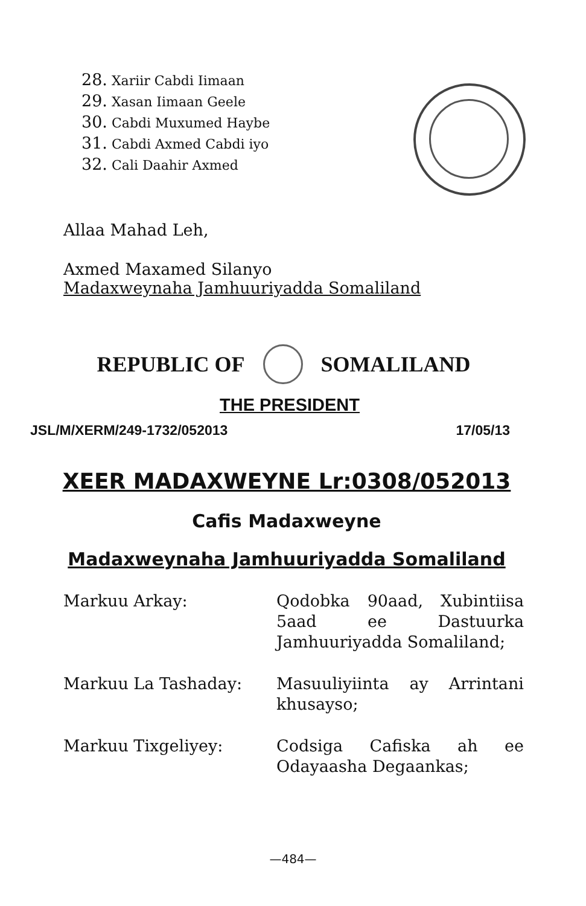28. Xariir Cabdi Iimaan
29. Xasan Iimaan Geele
30. Cabdi Muxumed Haybe
31. Cabdi Axmed Cabdi iyo
32. Cali Daahir Axmed
Allaa Mahad Leh,
Axmed Maxamed Silanyo
Madaxweynaha Jamhuuriyadda Somaliland
REPUBLIC OF SOMALILAND
THE PRESIDENT
JSL/M/XERM/249-1732/052013 17/05/13
XEER MADAXWEYNE Lr:0308/052013
Cafis Madaxweyne
Madaxweynaha Jamhuuriyadda Somaliland
Markuu Arkay:
Qodobka 90aad, Xubintiisa 5aad ee Dastuurka Jamhuuriyadda Somaliland;
Markuu La Tashaday:
Masuuliyiinta ay Arrintani khusayso;
Markuu Tixgeliyey:
Codsiga Cafiska ah ee Odayaasha Degaankas;
—484—